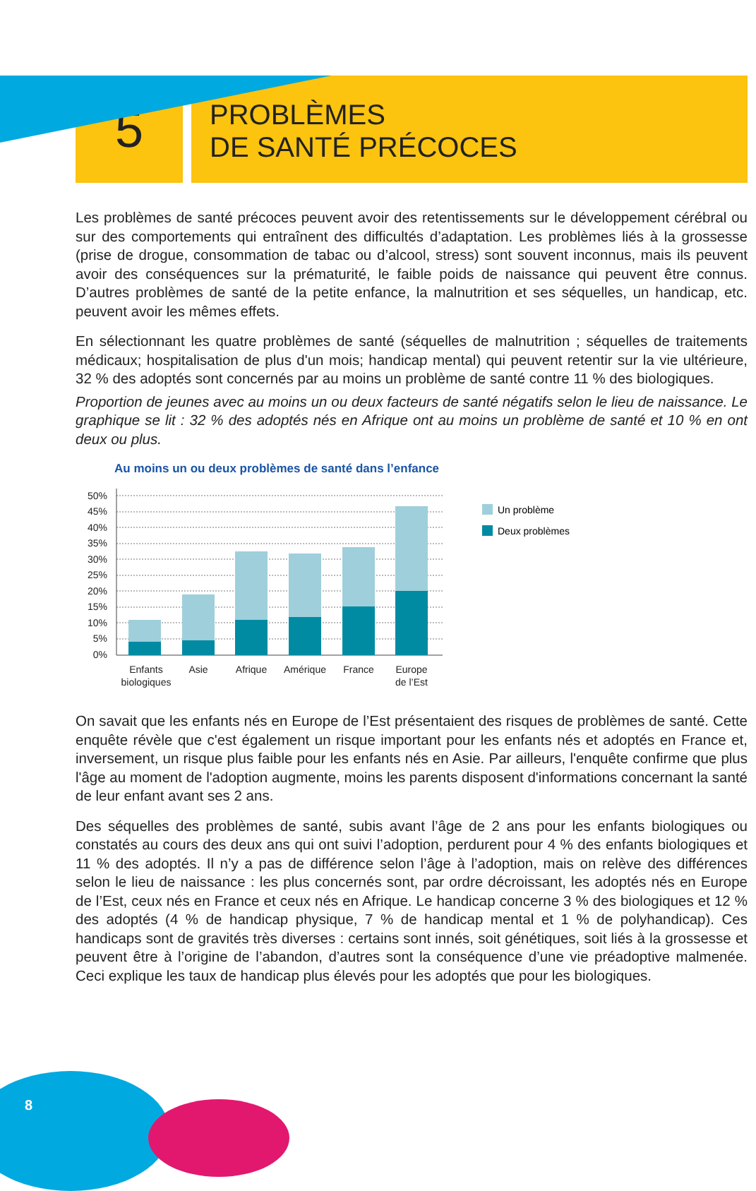5
PROBLÈMES
DE SANTÉ PRÉCOCES
Les problèmes de santé précoces peuvent avoir des retentissements sur le développement cérébral ou sur des comportements qui entraînent des difficultés d’adaptation. Les problèmes liés à la grossesse (prise de drogue, consommation de tabac ou d’alcool, stress) sont souvent inconnus, mais ils peuvent avoir des conséquences sur la prématurité, le faible poids de naissance qui peuvent être connus. D’autres problèmes de santé de la petite enfance, la malnutrition et ses séquelles, un handicap, etc. peuvent avoir les mêmes effets.
En sélectionnant les quatre problèmes de santé (séquelles de malnutrition ; séquelles de traitements médicaux; hospitalisation de plus d'un mois; handicap mental) qui peuvent retentir sur la vie ultérieure, 32 % des adoptés sont concernés par au moins un problème de santé contre 11 % des biologiques.
Proportion de jeunes avec au moins un ou deux facteurs de santé négatifs selon le lieu de naissance. Le graphique se lit : 32 % des adoptés nés en Afrique ont au moins un problème de santé et 10 % en ont deux ou plus.
Au moins un ou deux problèmes de santé dans l’enfance
50%
45%
40%
35%
30%
25%
20%
15%
10%
5%
0%
Enfants
biologiques
Asie
Afrique
Amérique
France
Europe
de l’Est
Un problème
Deux problèmes
On savait que les enfants nés en Europe de l’Est présentaient des risques de problèmes de santé. Cette enquête révèle que c'est également un risque important pour les enfants nés et adoptés en France et, inversement, un risque plus faible pour les enfants nés en Asie. Par ailleurs, l'enquête confirme que plus l'âge au moment de l'adoption augmente, moins les parents disposent d'informations concernant la santé de leur enfant avant ses 2 ans.
Des séquelles des problèmes de santé, subis avant l’âge de 2 ans pour les enfants biologiques ou constatés au cours des deux ans qui ont suivi l’adoption, perdurent pour 4 % des enfants biologiques et 11 % des adoptés. Il n’y a pas de différence selon l’âge à l’adoption, mais on relève des différences selon le lieu de naissance : les plus concernés sont, par ordre décroissant, les adoptés nés en Europe de l’Est, ceux nés en France et ceux nés en Afrique. Le handicap concerne 3 % des biologiques et 12 % des adoptés (4 % de handicap physique, 7 % de handicap mental et 1 % de polyhandicap). Ces handicaps sont de gravités très diverses : certains sont innés, soit génétiques, soit liés à la grossesse et peuvent être à l’origine de l’abandon, d’autres sont la conséquence d’une vie préadoptive malmenée. Ceci explique les taux de handicap plus élevés pour les adoptés que pour les biologiques.
8